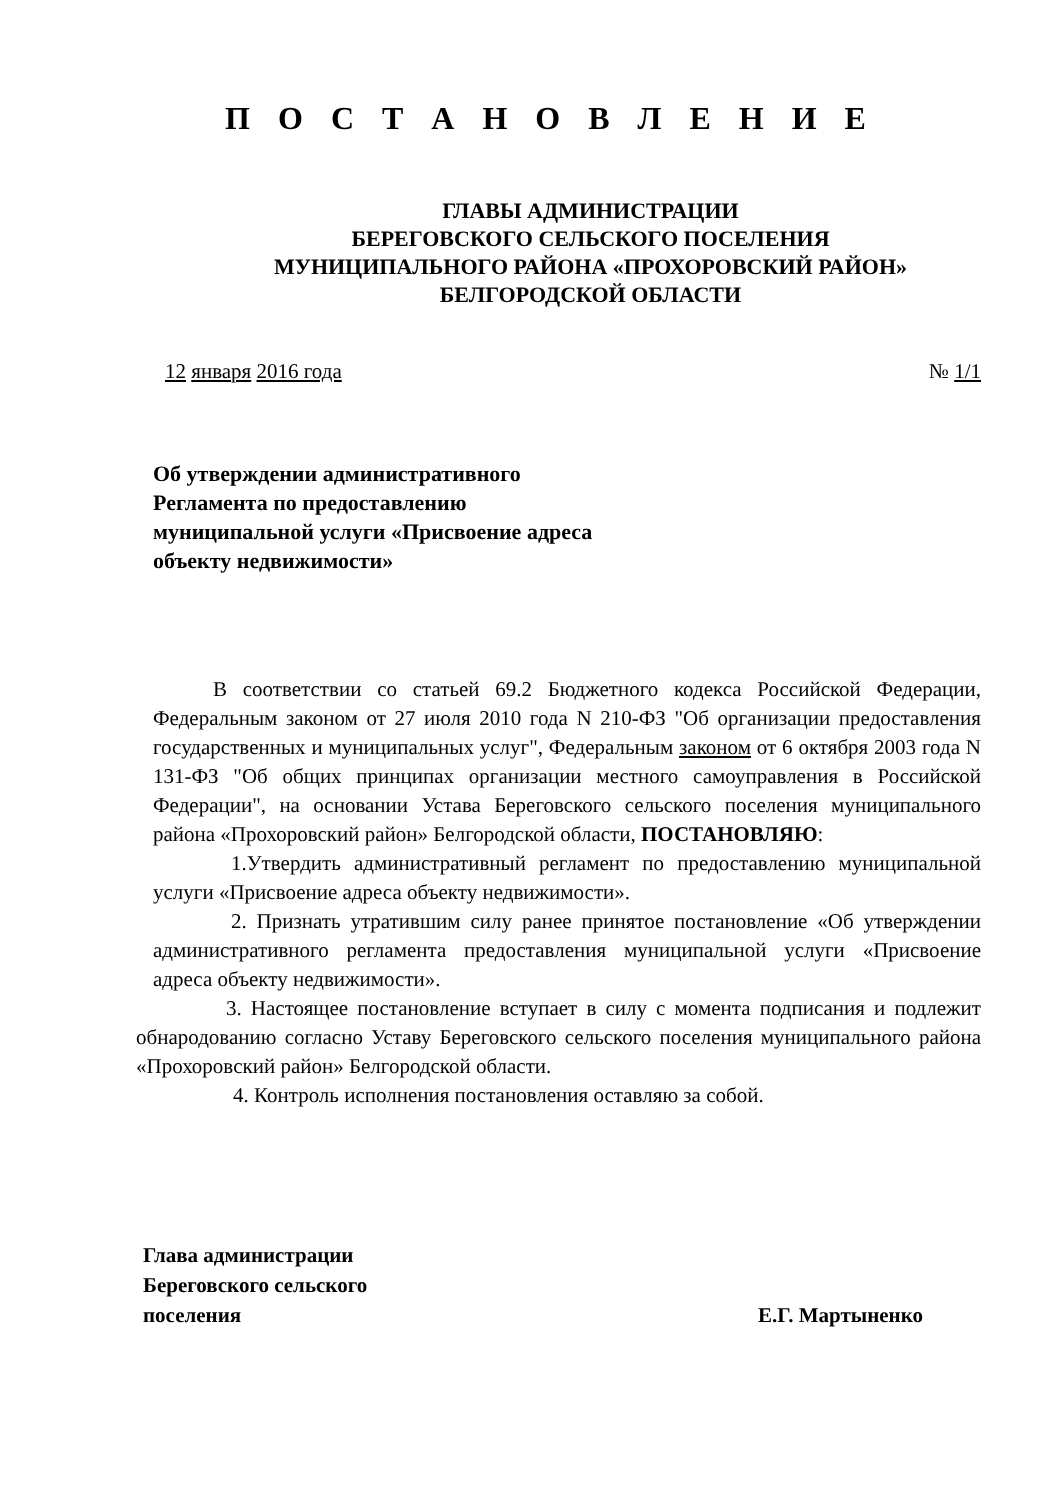П О С Т А Н О В Л Е Н И Е
ГЛАВЫ АДМИНИСТРАЦИИ
БЕРЕГОВСКОГО СЕЛЬСКОГО ПОСЕЛЕНИЯ
МУНИЦИПАЛЬНОГО РАЙОНА «ПРОХОРОВСКИЙ РАЙОН»
БЕЛГОРОДСКОЙ ОБЛАСТИ
12 января 2016 года № 1/1
Об утверждении административного Регламента по предоставлению муниципальной услуги «Присвоение адреса объекту недвижимости»
В соответствии со статьей 69.2 Бюджетного кодекса Российской Федерации, Федеральным законом от 27 июля 2010 года N 210-ФЗ "Об организации предоставления государственных и муниципальных услуг", Федеральным законом от 6 октября 2003 года N 131-ФЗ "Об общих принципах организации местного самоуправления в Российской Федерации", на основании Устава Береговского сельского поселения муниципального района «Прохоровский район» Белгородской области, ПОСТАНОВЛЯЮ:
1.Утвердить административный регламент по предоставлению муниципальной услуги «Присвоение адреса объекту недвижимости».
2. Признать утратившим силу ранее принятое постановление «Об утверждении административного регламента предоставления муниципальной услуги «Присвоение адреса объекту недвижимости».
3. Настоящее постановление вступает в силу с момента подписания и подлежит обнародованию согласно Уставу Береговского сельского поселения муниципального района «Прохоровский район» Белгородской области.
4. Контроль исполнения постановления оставляю за собой.
Глава администрации
Береговского сельского
поселения Е.Г. Мартыненко